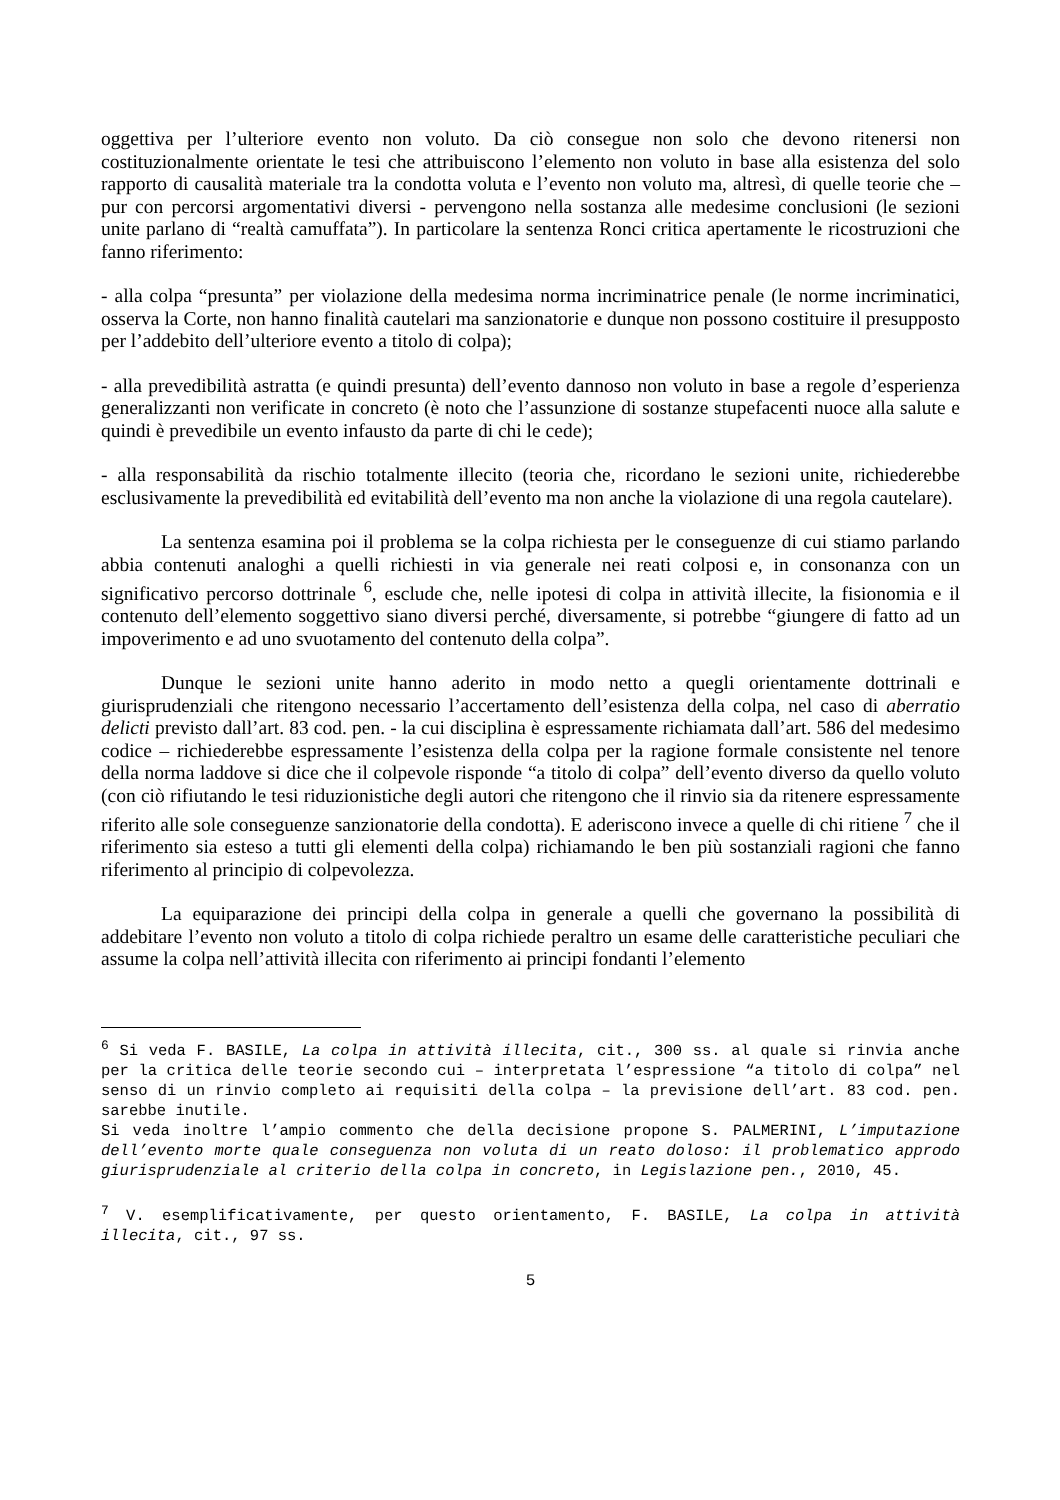oggettiva per l’ulteriore evento non voluto. Da ciò consegue non solo che devono ritenersi non costituzionalmente orientate le tesi che attribuiscono l’elemento non voluto in base alla esistenza del solo rapporto di causalità materiale tra la condotta voluta e l’evento non voluto ma, altresì, di quelle teorie che – pur con percorsi argomentativi diversi - pervengono nella sostanza alle medesime conclusioni (le sezioni unite parlano di “realtà camuffata”). In particolare la sentenza Ronci critica apertamente le ricostruzioni che fanno riferimento:
- alla colpa “presunta” per violazione della medesima norma incriminatrice penale (le norme incriminatici, osserva la Corte, non hanno finalità cautelari ma sanzionatorie e dunque non possono costituire il presupposto per l’addebito dell’ulteriore evento a titolo di colpa);
- alla prevedibilità astratta (e quindi presunta) dell’evento dannoso non voluto in base a regole d’esperienza generalizzanti non verificate in concreto (è noto che l’assunzione di sostanze stupefacenti nuoce alla salute e quindi è prevedibile un evento infausto da parte di chi le cede);
- alla responsabilità da rischio totalmente illecito (teoria che, ricordano le sezioni unite, richiederebbe esclusivamente la prevedibilità ed evitabilità dell’evento ma non anche la violazione di una regola cautelare).
La sentenza esamina poi il problema se la colpa richiesta per le conseguenze di cui stiamo parlando abbia contenuti analoghi a quelli richiesti in via generale nei reati colposi e, in consonanza con un significativo percorso dottrinale <sup>6</sup>, esclude che, nelle ipotesi di colpa in attività illecite, la fisionomia e il contenuto dell’elemento soggettivo siano diversi perché, diversamente, si potrebbe “giungere di fatto ad un impoverimento e ad uno svuotamento del contenuto della colpa”.
Dunque le sezioni unite hanno aderito in modo netto a quegli orientamente dottrinali e giurisprudenziali che ritengono necessario l’accertamento dell’esistenza della colpa, nel caso di aberratio delicti previsto dall’art. 83 cod. pen. - la cui disciplina è espressamente richiamata dall’art. 586 del medesimo codice – richiederebbe espressamente l’esistenza della colpa per la ragione formale consistente nel tenore della norma laddove si dice che il colpevole risponde “a titolo di colpa” dell’evento diverso da quello voluto (con ciò rifiutando le tesi riduzionistiche degli autori che ritengono che il rinvio sia da ritenere espressamente riferito alle sole conseguenze sanzionatorie della condotta). E aderiscono invece a quelle di chi ritiene <sup>7</sup> che il riferimento sia esteso a tutti gli elementi della colpa) richiamando le ben più sostanziali ragioni che fanno riferimento al principio di colpevolezza.
La equiparazione dei principi della colpa in generale a quelli che governano la possibilità di addebitare l’evento non voluto a titolo di colpa richiede peraltro un esame delle caratteristiche peculiari che assume la colpa nell’attività illecita con riferimento ai principi fondanti l’elemento
<sup>6</sup> Si veda F. BASILE, La colpa in attività illecita, cit., 300 ss. al quale si rinvia anche per la critica delle teorie secondo cui – interpretata l’espressione “a titolo di colpa” nel senso di un rinvio completo ai requisiti della colpa – la previsione dell’art. 83 cod. pen. sarebbe inutile.
Si veda inoltre l’ampio commento che della decisione propone S. PALMERINI, L’imputazione dell’evento morte quale conseguenza non voluta di un reato doloso: il problematico approdo giurisprudenziale al criterio della colpa in concreto, in Legislazione pen., 2010, 45.
<sup>7</sup> V. esemplificativamente, per questo orientamento, F. BASILE, La colpa in attività illecita, cit., 97 ss.
5